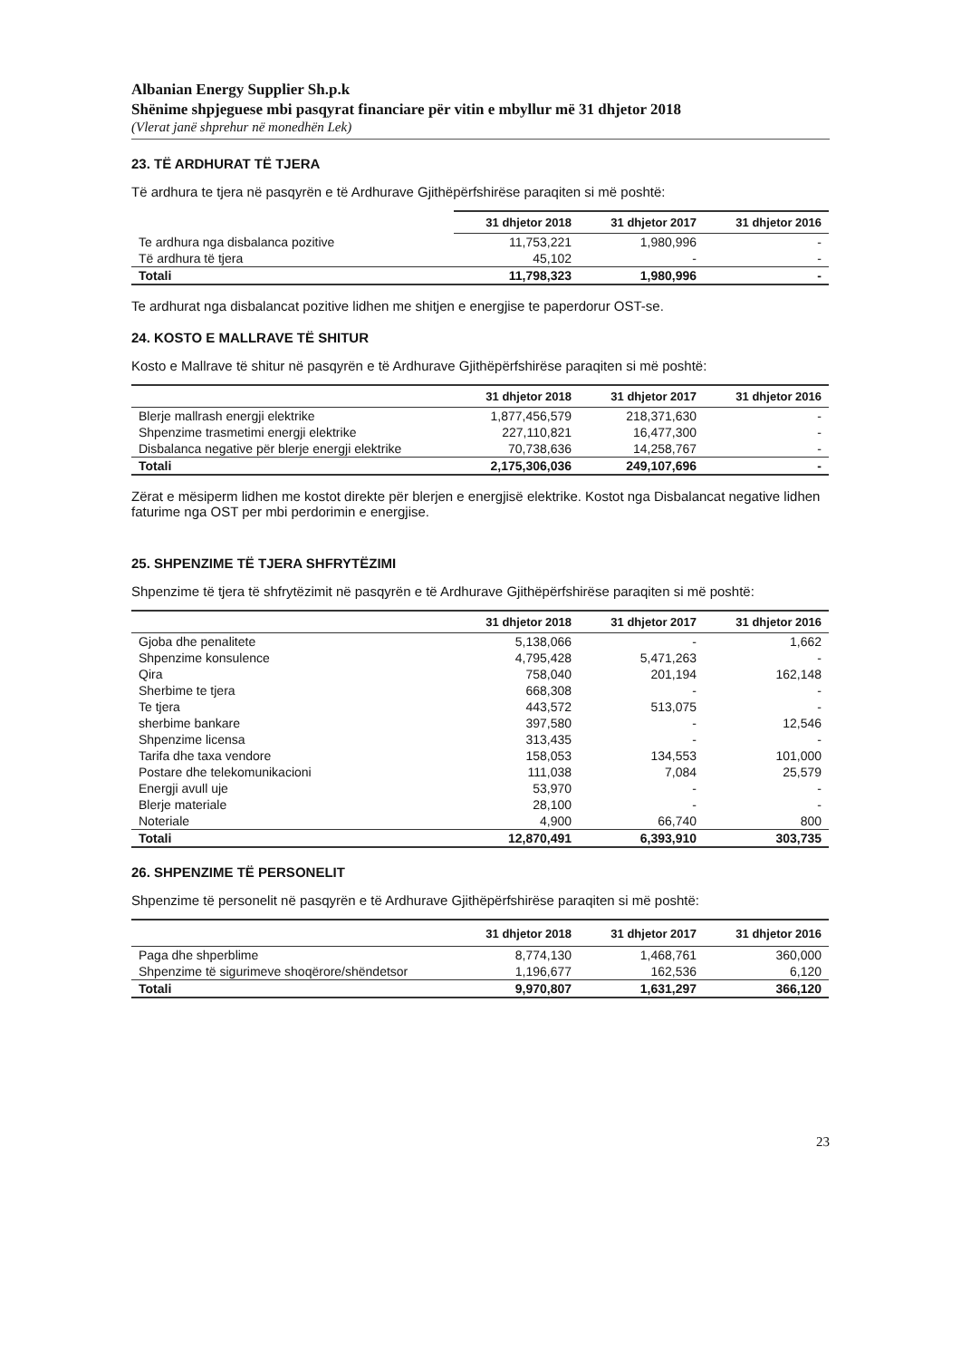Albanian Energy Supplier Sh.p.k
Shënime shpjeguese mbi pasqyrat financiare për vitin e mbyllur më 31 dhjetor 2018
(Vlerat janë shprehur në monedhën Lek)
23. TË ARDHURAT TË TJERA
Të ardhura te tjera në pasqyrën e të Ardhurave Gjithëpërfshirëse paraqiten si më poshtë:
| | 31 dhjetor 2018 | 31 dhjetor 2017 | 31 dhjetor 2016 |
| --- | --- | --- | --- |
| Te ardhura nga disbalanca pozitive | 11,753,221 | 1,980,996 | - |
| Të ardhura të tjera | 45,102 | - | - |
| Totali | 11,798,323 | 1,980,996 | - |
Te ardhurat nga disbalancat pozitive lidhen me shitjen e energjise te paperdorur OST-se.
24. KOSTO E MALLRAVE TË SHITUR
Kosto e Mallrave të shitur në pasqyrën e të Ardhurave Gjithëpërfshirëse paraqiten si më poshtë:
| | 31 dhjetor 2018 | 31 dhjetor 2017 | 31 dhjetor 2016 |
| --- | --- | --- | --- |
| Blerje mallrash energji elektrike | 1,877,456,579 | 218,371,630 | - |
| Shpenzime trasmetimi energji elektrike | 227,110,821 | 16,477,300 | - |
| Disbalanca negative për blerje energji elektrike | 70,738,636 | 14,258,767 | - |
| Totali | 2,175,306,036 | 249,107,696 | - |
Zërat e mësiperm lidhen me kostot direkte për blerjen e energjisë elektrike. Kostot nga Disbalancat negative lidhen faturime nga OST per mbi perdorimin e energjise.
25. SHPENZIME TË TJERA SHFRYTËZIMI
Shpenzime të tjera të shfrytëzimit në pasqyrën e të Ardhurave Gjithëpërfshirëse paraqiten si më poshtë:
| | 31 dhjetor 2018 | 31 dhjetor 2017 | 31 dhjetor 2016 |
| --- | --- | --- | --- |
| Gjoba dhe penalitete | 5,138,066 | - | 1,662 |
| Shpenzime konsulence | 4,795,428 | 5,471,263 | - |
| Qira | 758,040 | 201,194 | 162,148 |
| Sherbime te tjera | 668,308 | - | - |
| Te tjera | 443,572 | 513,075 | - |
| sherbime bankare | 397,580 | - | 12,546 |
| Shpenzime licensa | 313,435 | - | - |
| Tarifa dhe taxa vendore | 158,053 | 134,553 | 101,000 |
| Postare dhe telekomunikacioni | 111,038 | 7,084 | 25,579 |
| Energji avull uje | 53,970 | - | - |
| Blerje materiale | 28,100 | - | - |
| Noteriale | 4,900 | 66,740 | 800 |
| Totali | 12,870,491 | 6,393,910 | 303,735 |
26. SHPENZIME TË PERSONELIT
Shpenzime të personelit në pasqyrën e të Ardhurave Gjithëpërfshirëse paraqiten si më poshtë:
| | 31 dhjetor 2018 | 31 dhjetor 2017 | 31 dhjetor 2016 |
| --- | --- | --- | --- |
| Paga dhe shperblime | 8,774,130 | 1,468,761 | 360,000 |
| Shpenzime të sigurimeve shoqërore/shëndetsor | 1,196,677 | 162,536 | 6,120 |
| Totali | 9,970,807 | 1,631,297 | 366,120 |
23